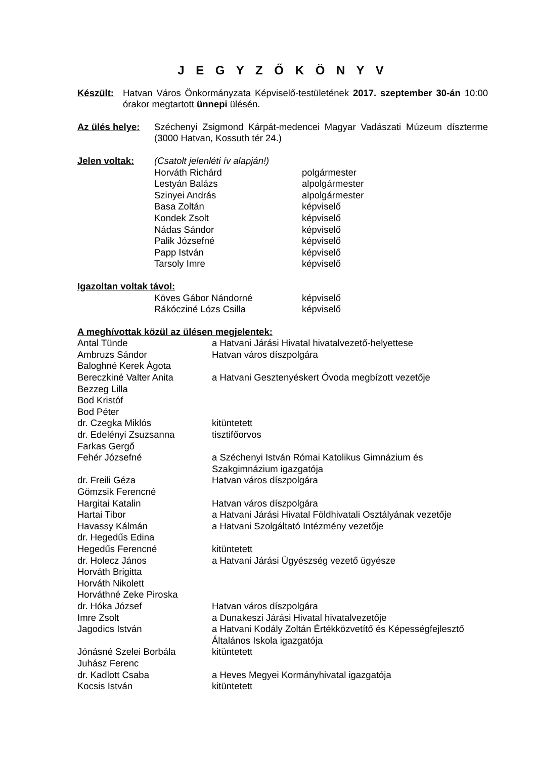J E G Y Z Ő K Ö N Y V
Készült: Hatvan Város Önkormányzata Képviselő-testületének 2017. szeptember 30-án 10:00 órakor megtartott ünnepi ülésén.
Az ülés helye:
Széchenyi Zsigmond Kárpát-medencei Magyar Vadászati Múzeum díszterme (3000 Hatvan, Kossuth tér 24.)
Jelen voltak: (Csatolt jelenléti ív alapján!)
| Horváth Richárd | polgármester |
| Lestyán Balázs | alpolgármester |
| Szinyei András | alpolgármester |
| Basa Zoltán | képviselő |
| Kondek Zsolt | képviselő |
| Nádas Sándor | képviselő |
| Palik Józsefné | képviselő |
| Papp István | képviselő |
| Tarsoly Imre | képviselő |
Igazoltan voltak távol:
| Köves Gábor Nándorné | képviselő |
| Rákócziné Lózs Csilla | képviselő |
A meghívottak közül az ülésen megjelentek:
| Antal Tünde | a Hatvani Járási Hivatal hivatalvezető-helyettese |
| Ambruzs Sándor | Hatvan város díszpolgára |
| Baloghné Kerek Ágota | |
| Bereczkiné Valter Anita | a Hatvani Gesztenyéskert Óvoda megbízott vezetője |
| Bezzeg Lilla | |
| Bod Kristóf | |
| Bod Péter | |
| dr. Czegka Miklós | kitüntetett |
| dr. Edelényi Zsuzsanna | tisztifőorvos |
| Farkas Gergő | |
| Fehér Józsefné | a Széchenyi István Római Katolikus Gimnázium és Szakgimnázium igazgatója |
| dr. Freili Géza | Hatvan város díszpolgára |
| Gömzsik Ferencné | |
| Hargitai Katalin | Hatvan város díszpolgára |
| Hartai Tibor | a Hatvani Járási Hivatal Földhivatali Osztályának vezetője |
| Havassy Kálmán | a Hatvani Szolgáltató Intézmény vezetője |
| dr. Hegedűs Edina | |
| Hegedűs Ferencné | kitüntetett |
| dr. Holecz János | a Hatvani Járási Ügyészség vezető ügyésze |
| Horváth Brigitta | |
| Horváth Nikolett | |
| Horváthné Zeke Piroska | |
| dr. Hóka József | Hatvan város díszpolgára |
| Imre Zsolt | a Dunakeszi Járási Hivatal hivatalvezetője |
| Jagodics István | a Hatvani Kodály Zoltán Értékközvetítő és Képességfejlesztő Általános Iskola igazgatója |
| Jónásné Szelei Borbála | kitüntetett |
| Juhász Ferenc | |
| dr. Kadlott Csaba | a Heves Megyei Kormányhivatal igazgatója |
| Kocsis István | kitüntetett |